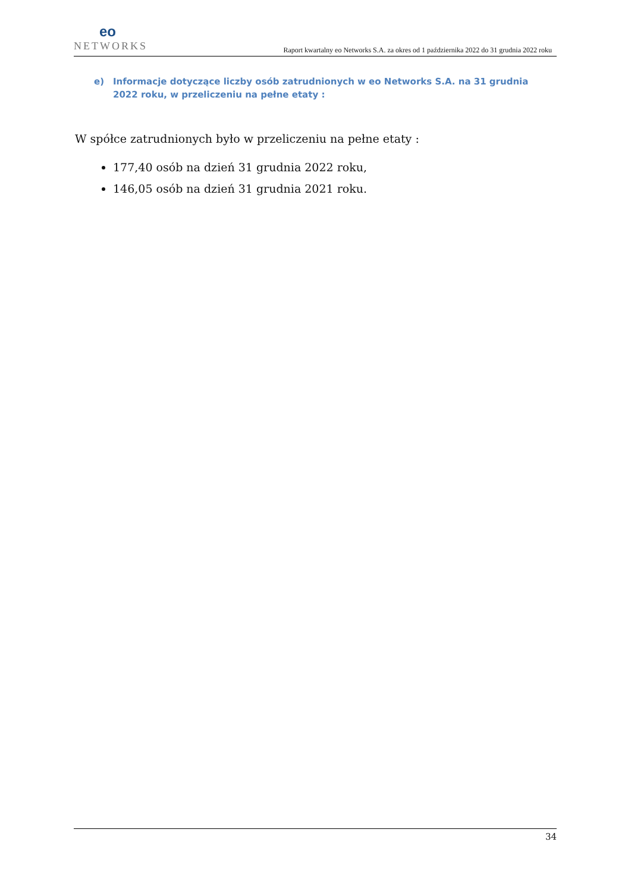eo
NETWORKS
Raport kwartalny eo Networks S.A. za okres od 1 października 2022 do 31 grudnia 2022 roku
e) Informacje dotyczące liczby osób zatrudnionych w eo Networks S.A. na 31 grudnia 2022 roku, w przeliczeniu na pełne etaty :
W spółce zatrudnionych było w przeliczeniu na pełne etaty :
177,40 osób na dzień 31 grudnia 2022 roku,
146,05 osób na dzień 31 grudnia 2021 roku.
34